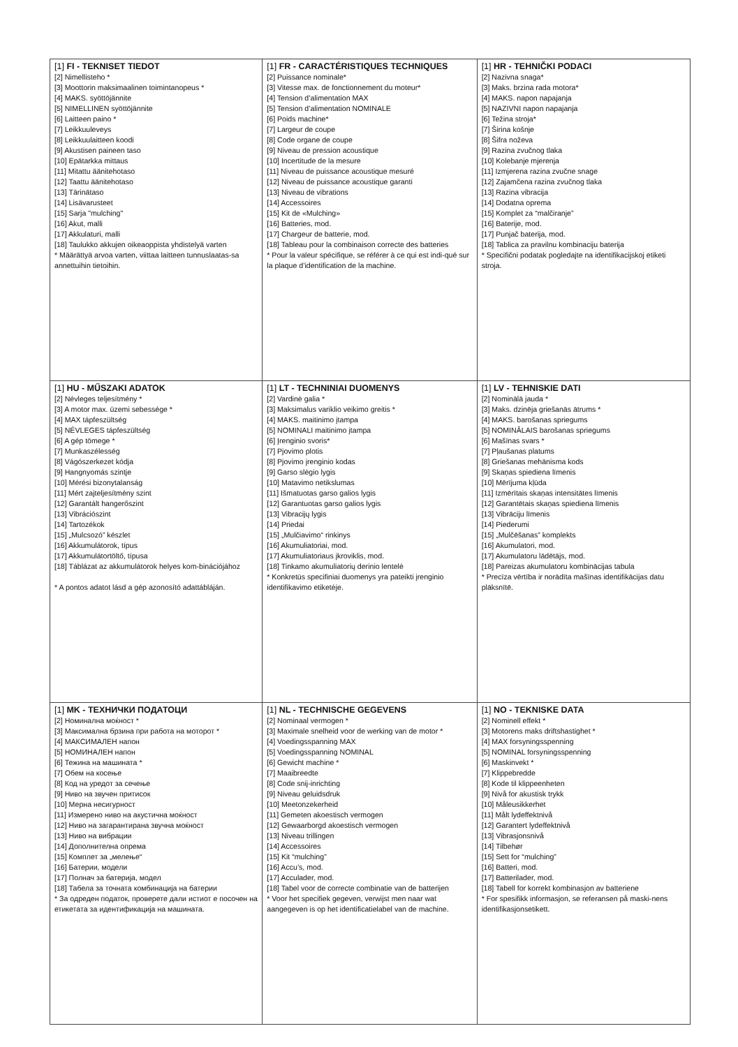| [1] FI - TEKNISET TIEDOT [2] Nimellisteho * [3] Moottorin maksimaalinen toimintanopeus * [4] MAKS. syöttöjännite [5] NIMELLINEN syöttöjännite [6] Laitteen paino * [7] Leikkuuleveys [8] Leikkuulaitteen koodi [9] Akustisen paineen taso [10] Epätarkka mittaus [11] Mitattu äänitehotaso [12] Taattu äänitehotaso [13] Tärinätaso [14] Lisävarusteet [15] Sarja "mulching" [16] Akut, malli [17] Akkulaturi, malli [18] Taulukko akkujen oikeaoppista yhdistelyä varten * Määrättyä arvoa varten, viittaa laitteen tunnuslaatas-sa annettuihin tietoihin. | [1] FR - CARACTÉRISTIQUES TECHNIQUES [2] Puissance nominale* [3] Vitesse max. de fonctionnement du moteur* [4] Tension d’alimentation MAX [5] Tension d’alimentation NOMINALE [6] Poids machine* [7] Largeur de coupe [8] Code organe de coupe [9] Niveau de pression acoustique [10] Incertitude de la mesure [11] Niveau de puissance acoustique mesuré [12] Niveau de puissance acoustique garanti [13] Niveau de vibrations [14] Accessoires [15] Kit de «Mulching» [16] Batteries, mod. [17] Chargeur de batterie, mod. [18] Tableau pour la combinaison correcte des batteries * Pour la valeur spécifique, se référer à ce qui est indi-qué sur la plaque d’identification de la machine. | [1] HR - TEHNIČKI PODACI [2] Nazivna snaga* [3] Maks. brzina rada motora* [4] MAKS. napon napajanja [5] NAZIVNI napon napajanja [6] Težina stroja* [7] Širina košnje [8] Šifra noževa [9] Razina zvučnog tlaka [10] Kolebanje mjerenja [11] Izmjerena razina zvučne snage [12] Zajamčena razina zvučnog tlaka [13] Razina vibracija [14] Dodatna oprema [15] Komplet za “malčiranje” [16] Baterije, mod. [17] Punjač baterija, mod. [18] Tablica za pravilnu kombinaciju baterija * Specifični podatak pogledajte na identifikacijskoj etiketi stroja. |
| [1] HU - MŰSZAKI ADATOK [2] Névleges teljesítmény * [3] A motor max. üzemi sebessége * [4] MAX tápfeszültség [5] NÉVLEGES tápfeszültség [6] A gép tömege * [7] Munkaszélesség [8] Vágószerkezet kódja [9] Hangnyomás szintje [10] Mérési bizonytalanság [11] Mért zajteljesítmény szint [12] Garantált hangerőszint [13] Vibrációszint [14] Tartozékok [15] „Mulcsozó” készlet [16] Akkumulátorok, típus [17] Akkumulátortöltő, típusa [18] Táblázat az akkumulátorok helyes kom-binációjához * A pontos adatot lásd a gép azonosító adattábláján. | [1] LT - TECHNINIAI DUOMENYS [2] Vardinė galia * [3] Maksimalus variklio veikimo greitis * [4] MAKS. maitinimo įtampa [5] NOMINALI maitinimo įtampa [6] Įrenginio svoris* [7] Pjovimo plotis [8] Pjovimo įrenginio kodas [9] Garso slėgio lygis [10] Matavimo netikslumas [11] Išmatuotas garso galios lygis [12] Garantuotas garso galios lygis [13] Vibracijų lygis [14] Priedai [15] „Mulčiavimo“ rinkinys [16] Akumuliatoriai, mod. [17] Akumuliatoriaus įkroviklis, mod. [18] Tinkamo akumuliatorių derinio lentelė * Konkretūs specifiniai duomenys yra pateikti įrenginio identifikavimo etiketėje. | [1] LV - TEHNISKIE DATI [2] Nominālā jauda * [3] Maks. dzinēja griešanās ātrums * [4] MAKS. barošanas spriegums [5] NOMINĀLAIS barošanas spriegums [6] Mašīnas svars * [7] Pļaušanas platums [8] Griešanas mehānisma kods [9] Skaņas spiediena līmenis [10] Mērījuma kļūda [11] Izmērītais skaņas intensitātes līmenis [12] Garantētais skaņas spiediena līmenis [13] Vibrāciju līmenis [14] Piederumi [15] „Mulčēšanas” komplekts [16] Akumulatori, mod. [17] Akumulatoru lādētājs, mod. [18] Pareizas akumulatoru kombinācijas tabula * Precīza vērtība ir norādīta mašīnas identifikācijas datu plāksnītē. |
| [1] MK - ТЕХНИЧКИ ПОДАТОЦИ [2] Номинална моќност * [3] Максимална брзина при работа на моторот * [4] МАКСИМАЛЕН напон [5] НОМИНАЛЕН напон [6] Тежина на машината * [7] Обем на косење [8] Код на уредот за сечење [9] Ниво на звучен притисок [10] Мерна несигурност [11] Измерено ниво на акустична моќност [12] Ниво на загарантирана звучна моќност [13] Ниво на вибрации [14] Дополнителна опрема [15] Комплет за „мелење“ [16] Батерии, модели [17] Полнач за батерија, модел [18] Табела за точната комбинација на батерии * За одреден податок, проверете дали истиот е посочен на етикетата за идентификација на машината. | [1] NL - TECHNISCHE GEGEVENS [2] Nominaal vermogen * [3] Maximale snelheid voor de werking van de motor * [4] Voedingsspanning MAX [5] Voedingsspanning NOMINAL [6] Gewicht machine * [7] Maaibreedte [8] Code snij-inrichting [9] Niveau geluidsdruk [10] Meetonzekerheid [11] Gemeten akoestisch vermogen [12] Gewaarborgd akoestisch vermogen [13] Niveau trillingen [14] Accessoires [15] Kit “mulching” [16] Accu’s, mod. [17] Acculader, mod. [18] Tabel voor de correcte combinatie van de batterijen * Voor het specifiek gegeven, verwijst men naar wat aangegeven is op het identificatielabel van de machine. | [1] NO - TEKNISKE DATA [2] Nominell effekt * [3] Motorens maks driftshastighet * [4] MAX forsyningsspenning [5] NOMINAL forsyningsspenning [6] Maskinvekt * [7] Klippebredde [8] Kode til klippeenheten [9] Nivå for akustisk trykk [10] Måleusikkerhet [11] Målt lydeffektnivå [12] Garantert lydeffektnivå [13] Vibrasjonsnivå [14] Tilbehør [15] Sett for “mulching” [16] Batteri, mod. [17] Batterilader, mod. [18] Tabell for korrekt kombinasjon av batteriene * For spesifikk informasjon, se referansen på maski-nens identifikasjonsetikett. |